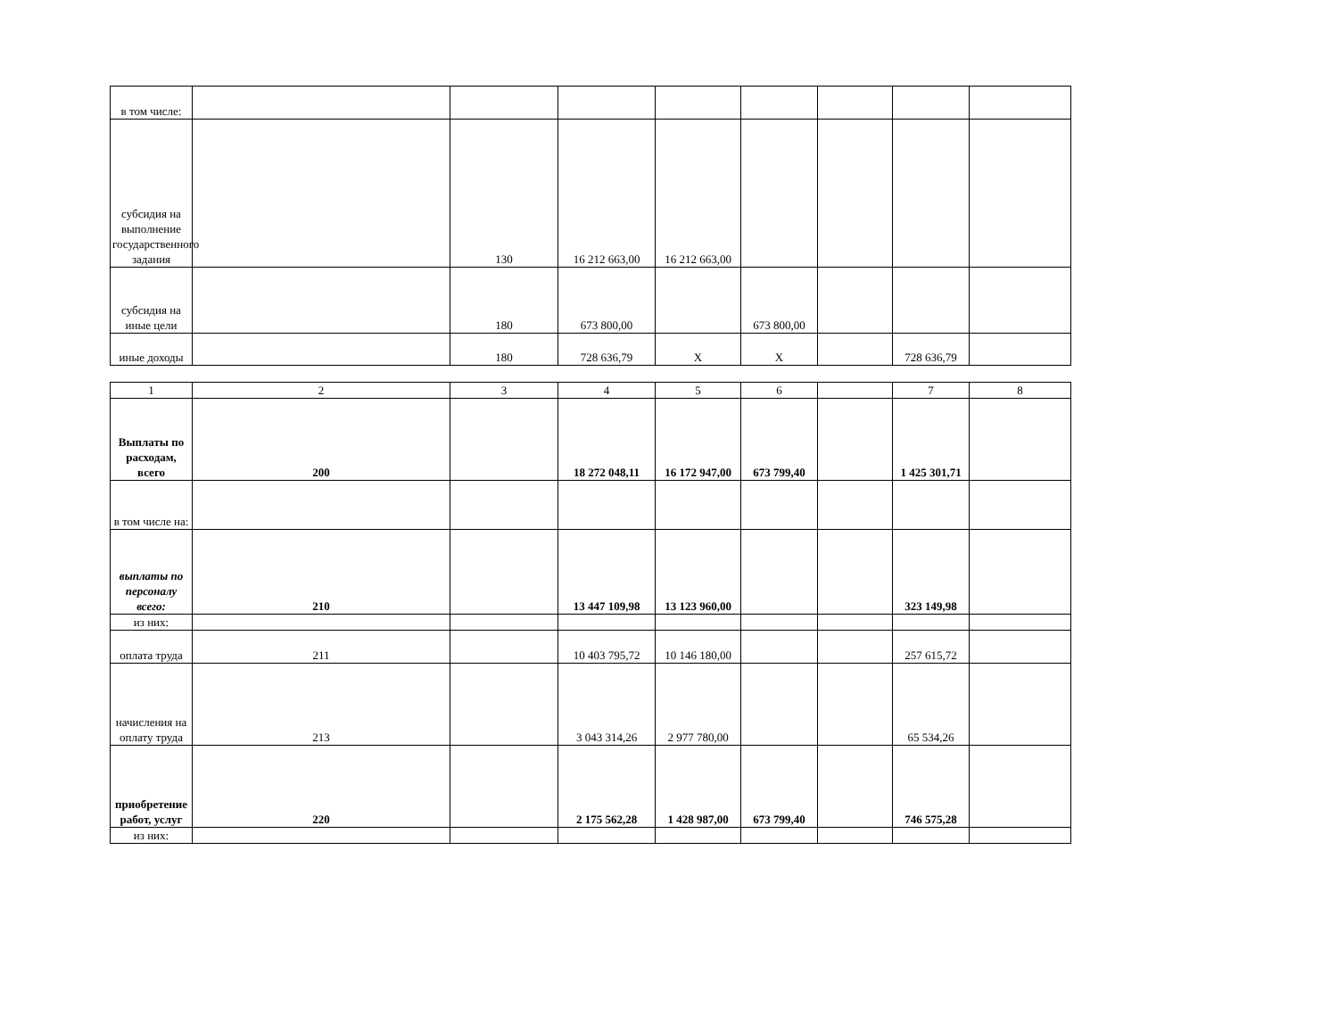| в том числе: | | | | | | | | |
| субсидия на выполнение государственного задания | | 130 | 16 212 663,00 | 16 212 663,00 | | | | |
| субсидия на иные цели | | 180 | 673 800,00 | | 673 800,00 | | | |
| иные доходы | | 180 | 728 636,79 | Х | Х | | 728 636,79 | |
| 1 | 2 | 3 | 4 | 5 | 6 | | 7 | 8 |
| Выплаты по расходам, всего | 200 | | 18 272 048,11 | 16 172 947,00 | 673 799,40 | | 1 425 301,71 | |
| в том числе на: | | | | | | | | |
| выплаты по персоналу всего: | 210 | | 13 447 109,98 | 13 123 960,00 | | | 323 149,98 | |
| из них: | | | | | | | | |
| оплата труда | 211 | | 10 403 795,72 | 10 146 180,00 | | | 257 615,72 | |
| начисления на оплату труда | 213 | | 3 043 314,26 | 2 977 780,00 | | | 65 534,26 | |
| приобретение работ, услуг | 220 | | 2 175 562,28 | 1 428 987,00 | 673 799,40 | | 746 575,28 | |
| из них: | | | | | | | | |